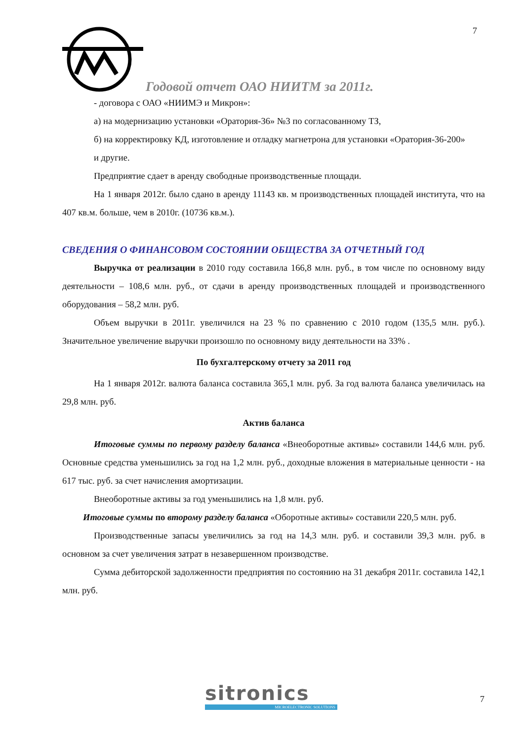7
Годовой отчет ОАО НИИТМ за 2011г.
- договора с ОАО «НИИМЭ и Микрон»:
а) на модернизацию установки «Оратория-36» №3 по согласованному ТЗ,
б) на корректировку КД, изготовление и отладку магнетрона для установки «Оратория-36-200»
и другие.
Предприятие сдает в аренду свободные производственные площади.
На 1 января 2012г. было сдано в аренду 11143 кв. м производственных площадей института, что на 407 кв.м. больше, чем в 2010г. (10736 кв.м.).
СВЕДЕНИЯ О ФИНАНСОВОМ СОСТОЯНИИ ОБЩЕСТВА ЗА ОТЧЕТНЫЙ ГОД
Выручка от реализации в 2010 году составила 166,8 млн. руб., в том числе по основному виду деятельности – 108,6 млн. руб., от сдачи в аренду производственных площадей и производственного оборудования – 58,2 млн. руб.
Объем выручки в 2011г. увеличился на 23 % по сравнению с 2010 годом (135,5 млн. руб.). Значительное увеличение выручки произошло по основному виду деятельности на 33% .
По бухгалтерскому отчету за 2011 год
На 1 января 2012г. валюта баланса составила 365,1 млн. руб. За год валюта баланса увеличилась на 29,8 млн. руб.
Актив баланса
Итоговые суммы по первому разделу баланса «Внеоборотные активы» составили 144,6 млн. руб. Основные средства уменьшились за год на 1,2 млн. руб., доходные вложения в материальные ценности - на 617 тыс. руб. за счет начисления амортизации.
Внеоборотные активы за год уменьшились на 1,8 млн. руб.
Итоговые суммы по второму разделу баланса «Оборотные активы» составили 220,5 млн. руб.
Производственные запасы увеличились за год на 14,3 млн. руб. и составили 39,3 млн. руб. в основном за счет увеличения затрат в незавершенном производстве.
Сумма дебиторской задолженности предприятия по состоянию на 31 декабря 2011г. составила 142,1 млн. руб.
sitronics
MICROELECTRONIC SOLUTIONS
7